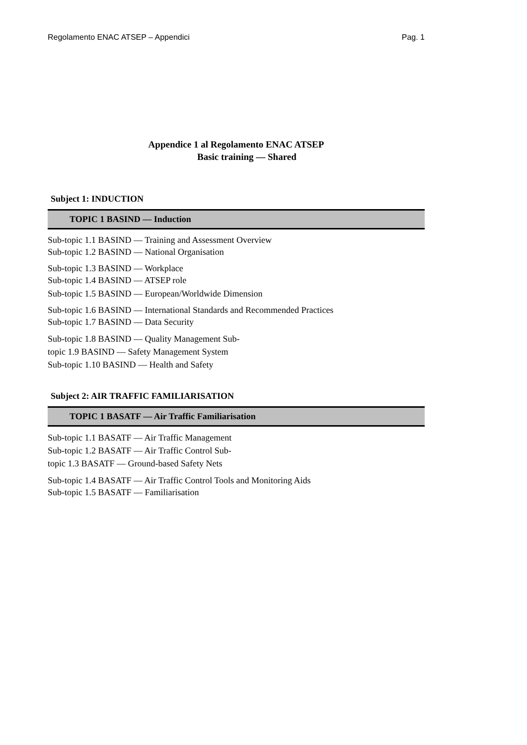Regolamento ENAC ATSEP – Appendici Pag. 1
Appendice 1 al Regolamento ENAC ATSEP
Basic training — Shared
Subject 1: INDUCTION
TOPIC 1 BASIND — Induction
Sub-topic 1.1 BASIND — Training and Assessment Overview
Sub-topic 1.2 BASIND — National Organisation
Sub-topic 1.3 BASIND — Workplace
Sub-topic 1.4 BASIND — ATSEP role
Sub-topic 1.5 BASIND — European/Worldwide Dimension
Sub-topic 1.6 BASIND — International Standards and Recommended Practices
Sub-topic 1.7 BASIND — Data Security
Sub-topic 1.8 BASIND — Quality Management Sub-
topic 1.9 BASIND — Safety Management System
Sub-topic 1.10 BASIND — Health and Safety
Subject 2: AIR TRAFFIC FAMILIARISATION
TOPIC 1 BASATF — Air Traffic Familiarisation
Sub-topic 1.1 BASATF — Air Traffic Management
Sub-topic 1.2 BASATF — Air Traffic Control Sub-
topic 1.3 BASATF — Ground-based Safety Nets
Sub-topic 1.4 BASATF — Air Traffic Control Tools and Monitoring Aids
Sub-topic 1.5 BASATF — Familiarisation